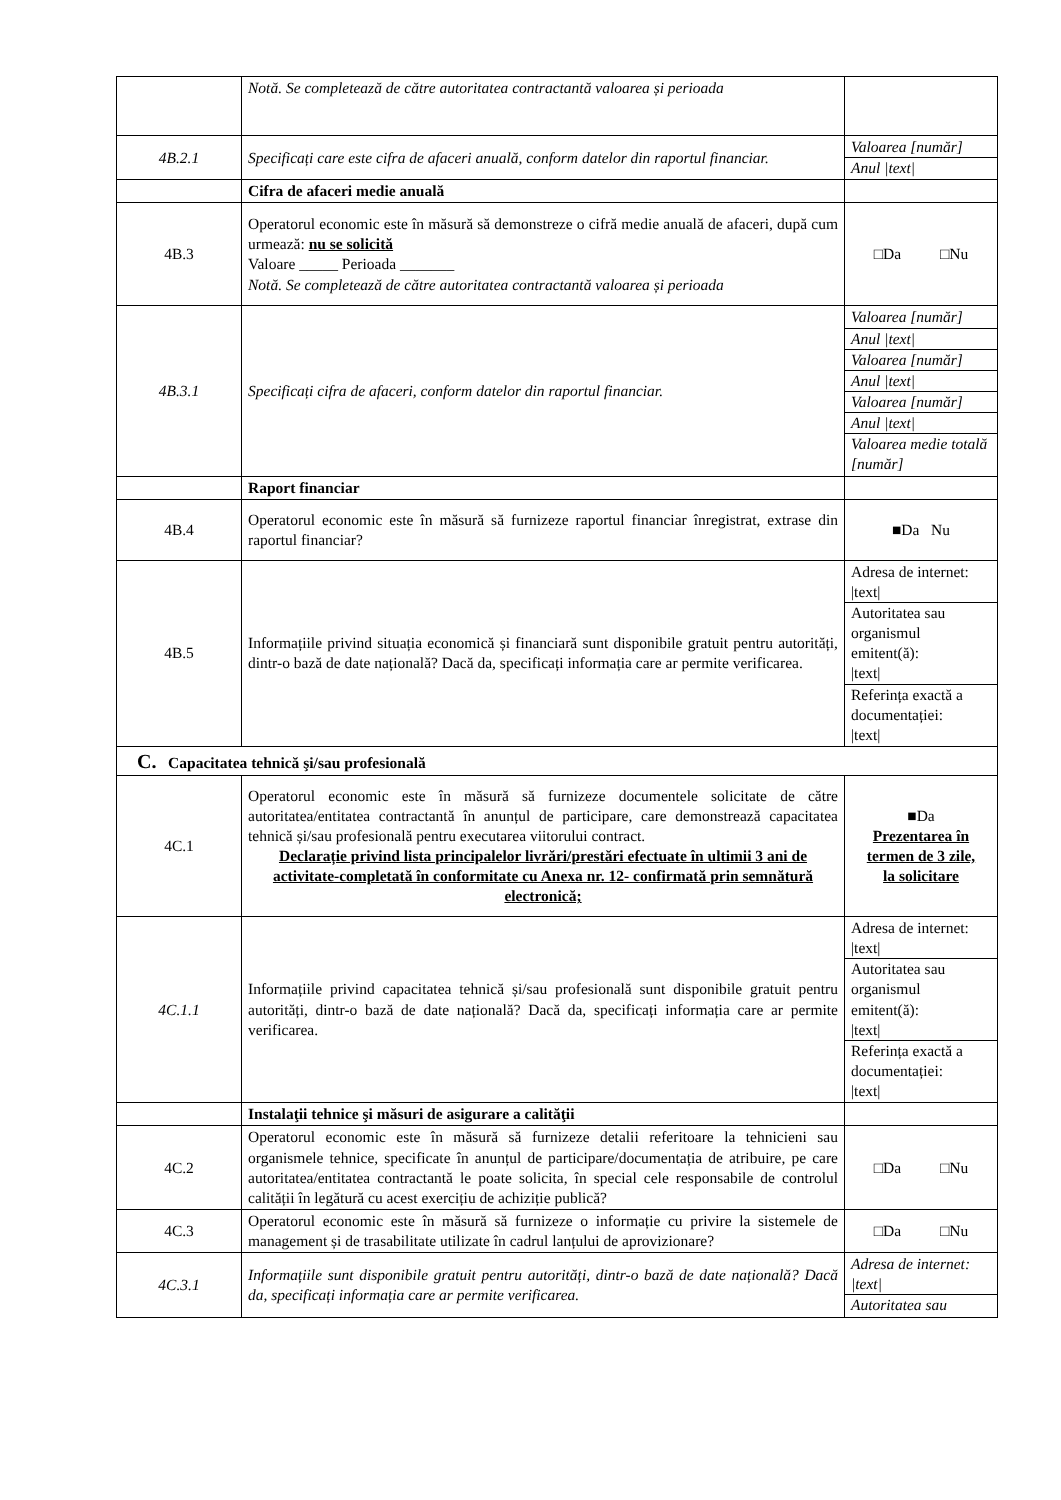| | Notă. Se completează de către autoritatea contractantă valoarea și perioada | |
| 4B.2.1 | Specificați care este cifra de afaceri anuală, conform datelor din raportul financiar. | Valoarea [număr] Anul /text/ |
| | Cifra de afaceri medie anuală | |
| 4B.3 | Operatorul economic este în măsură să demonstreze o cifră medie anuală de afaceri, după cum urmează: nu se solicită Valoare _____ Perioada _______ Notă. Se completează de către autoritatea contractantă valoarea și perioada | □Da □Nu |
| 4B.3.1 | Specificați cifra de afaceri, conform datelor din raportul financiar. | Valoarea [număr] Anul /text/ Valoarea [număr] Anul /text/ Valoarea [număr] Anul /text/ Valoarea medie totală [număr] |
| | Raport financiar | |
| 4B.4 | Operatorul economic este în măsură să furnizeze raportul financiar înregistrat, extrase din raportul financiar? | ■Da Nu |
| 4B.5 | Informațiile privind situația economică și financiară sunt disponibile gratuit pentru autorități, dintr-o bază de date națională? Dacă da, specificați informația care ar permite verificarea. | Adresa de internet: /text/ Autoritatea sau organismul emitent(ă): /text/ Referința exactă a documentației: /text/ |
| C. Capacitatea tehnică şi/sau profesională | | |
| 4C.1 | Operatorul economic este în măsură să furnizeze documentele solicitate de către autoritatea/entitatea contractantă în anunțul de participare, care demonstrează capacitatea tehnică și/sau profesională pentru executarea viitorului contract. Declarație privind lista principalelor livrări/prestări efectuate în ultimii 3 ani de activitate-completată în conformitate cu Anexa nr. 12- confirmată prin semnătură electronică; | ■Da Prezentarea în termen de 3 zile, la solicitare |
| 4C.1.1 | Informațiile privind capacitatea tehnică și/sau profesională sunt disponibile gratuit pentru autorități, dintr-o bază de date națională? Dacă da, specificați informația care ar permite verificarea. | Adresa de internet: /text/ Autoritatea sau organismul emitent(ă): /text/ Referința exactă a documentației: /text/ |
| | Instalaţii tehnice şi măsuri de asigurare a calităţii | |
| 4C.2 | Operatorul economic este în măsură să furnizeze detalii referitoare la tehnicieni sau organismele tehnice, specificate în anunțul de participare/documentația de atribuire, pe care autoritatea/entitatea contractantă le poate solicita, în special cele responsabile de controlul calității în legătură cu acest exercițiu de achiziție publică? | □Da □Nu |
| 4C.3 | Operatorul economic este în măsură să furnizeze o informație cu privire la sistemele de management și de trasabilitate utilizate în cadrul lanțului de aprovizionare? | □Da □Nu |
| 4C.3.1 | Informațiile sunt disponibile gratuit pentru autorități, dintr-o bază de date națională? Dacă da, specificați informația care ar permite verificarea. | Adresa de internet: /text/ Autoritatea sau |